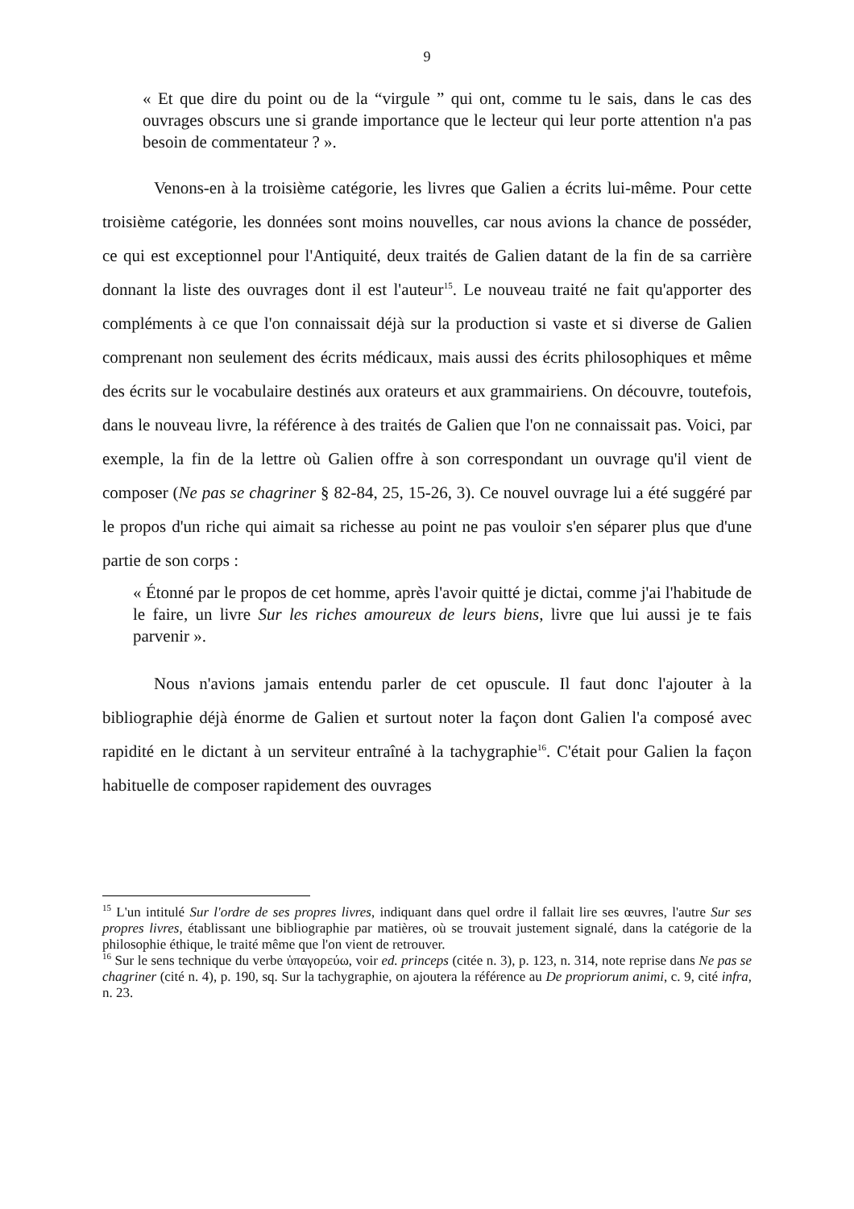9
« Et que dire du point ou de la “virgule ” qui ont, comme tu le sais, dans le cas des ouvrages obscurs une si grande importance que le lecteur qui leur porte attention n'a pas besoin de commentateur ? ».
Venons-en à la troisième catégorie, les livres que Galien a écrits lui-même. Pour cette troisième catégorie, les données sont moins nouvelles, car nous avions la chance de posséder, ce qui est exceptionnel pour l'Antiquité, deux traités de Galien datant de la fin de sa carrière donnant la liste des ouvrages dont il est l'auteur<sup>15</sup>. Le nouveau traité ne fait qu'apporter des compléments à ce que l'on connaissait déjà sur la production si vaste et si diverse de Galien comprenant non seulement des écrits médicaux, mais aussi des écrits philosophiques et même des écrits sur le vocabulaire destinés aux orateurs et aux grammairiens. On découvre, toutefois, dans le nouveau livre, la référence à des traités de Galien que l'on ne connaissait pas. Voici, par exemple, la fin de la lettre où Galien offre à son correspondant un ouvrage qu'il vient de composer (Ne pas se chagriner § 82-84, 25, 15-26, 3). Ce nouvel ouvrage lui a été suggéré par le propos d'un riche qui aimait sa richesse au point ne pas vouloir s'en séparer plus que d'une partie de son corps :
« Étonné par le propos de cet homme, après l'avoir quitté je dictai, comme j'ai l'habitude de le faire, un livre Sur les riches amoureux de leurs biens, livre que lui aussi je te fais parvenir ».
Nous n'avions jamais entendu parler de cet opuscule. Il faut donc l'ajouter à la bibliographie déjà énorme de Galien et surtout noter la façon dont Galien l'a composé avec rapidité en le dictant à un serviteur entraîné à la tachygraphie<sup>16</sup>. C'était pour Galien la façon habituelle de composer rapidement des ouvrages
<sup>15</sup> L'un intitulé Sur l'ordre de ses propres livres, indiquant dans quel ordre il fallait lire ses œuvres, l'autre Sur ses propres livres, établissant une bibliographie par matières, où se trouvait justement signalé, dans la catégorie de la philosophie éthique, le traité même que l'on vient de retrouver.
<sup>16</sup> Sur le sens technique du verbe ὑπαγορεύω, voir ed. princeps (citée n. 3), p. 123, n. 314, note reprise dans Ne pas se chagriner (cité n. 4), p. 190, sq. Sur la tachygraphie, on ajoutera la référence au De propriorum animi, c. 9, cité infra, n. 23.